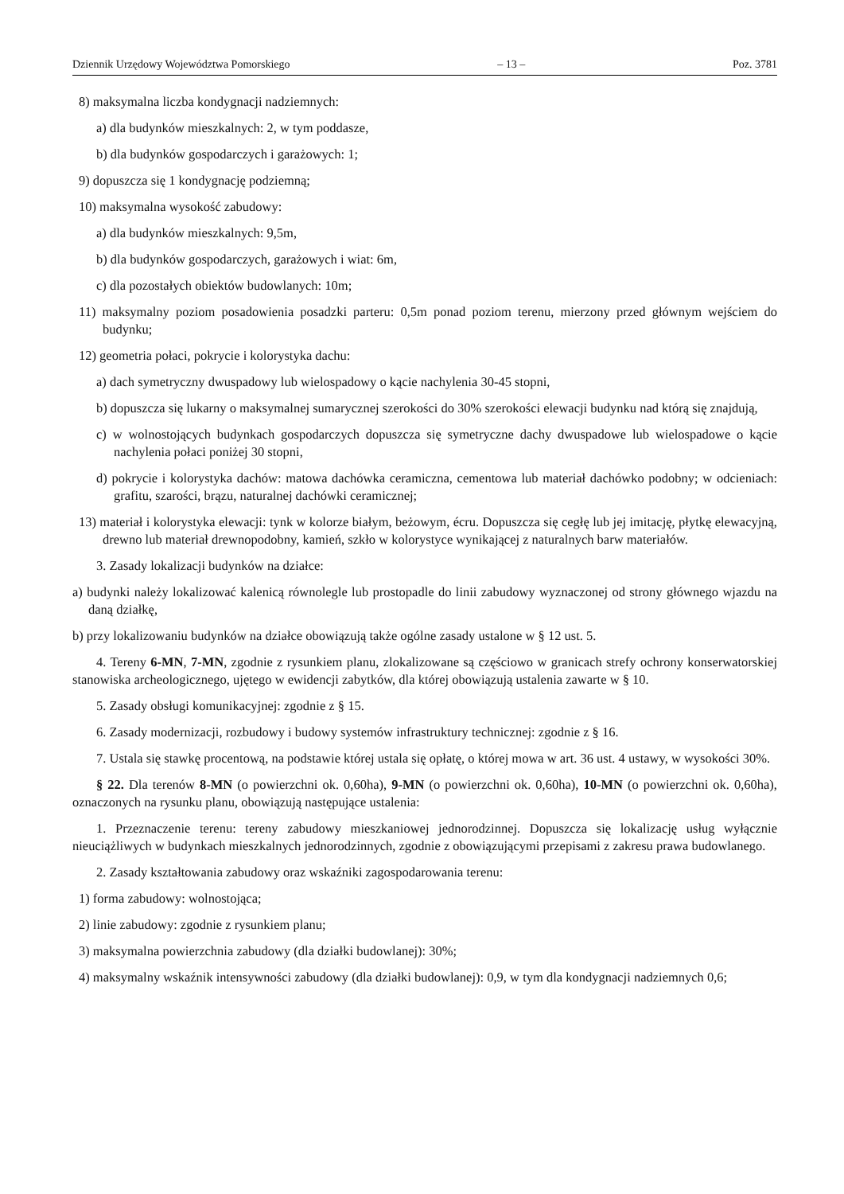Dziennik Urzędowy Województwa Pomorskiego – 13 – Poz. 3781
8) maksymalna liczba kondygnacji nadziemnych:
a) dla budynków mieszkalnych: 2, w tym poddasze,
b) dla budynków gospodarczych i garażowych: 1;
9) dopuszcza się 1 kondygnację podziemną;
10) maksymalna wysokość zabudowy:
a) dla budynków mieszkalnych: 9,5m,
b) dla budynków gospodarczych, garażowych i wiat: 6m,
c) dla pozostałych obiektów budowlanych: 10m;
11) maksymalny poziom posadowienia posadzki parteru: 0,5m ponad poziom terenu, mierzony przed głównym wejściem do budynku;
12) geometria połaci, pokrycie i kolorystyka dachu:
a) dach symetryczny dwuspadowy lub wielospadowy o kącie nachylenia 30-45 stopni,
b) dopuszcza się lukarny o maksymalnej sumarycznej szerokości do 30% szerokości elewacji budynku nad którą się znajdują,
c) w wolnostojących budynkach gospodarczych dopuszcza się symetryczne dachy dwuspadowe lub wielospadowe o kącie nachylenia połaci poniżej 30 stopni,
d) pokrycie i kolorystyka dachów: matowa dachówka ceramiczna, cementowa lub materiał dachówko podobny; w odcieniach: grafitu, szarości, brązu, naturalnej dachówki ceramicznej;
13) materiał i kolorystyka elewacji: tynk w kolorze białym, beżowym, écru. Dopuszcza się cegłę lub jej imitację, płytkę elewacyjną, drewno lub materiał drewnopodobny, kamień, szkło w kolorystyce wynikającej z naturalnych barw materiałów.
3. Zasady lokalizacji budynków na działce:
a) budynki należy lokalizować kalenicą równolegle lub prostopadle do linii zabudowy wyznaczonej od strony głównego wjazdu na daną działkę,
b) przy lokalizowaniu budynków na działce obowiązują także ogólne zasady ustalone w § 12 ust. 5.
4. Tereny 6-MN, 7-MN, zgodnie z rysunkiem planu, zlokalizowane są częściowo w granicach strefy ochrony konserwatorskiej stanowiska archeologicznego, ujętego w ewidencji zabytków, dla której obowiązują ustalenia zawarte w § 10.
5. Zasady obsługi komunikacyjnej: zgodnie z § 15.
6. Zasady modernizacji, rozbudowy i budowy systemów infrastruktury technicznej: zgodnie z § 16.
7. Ustala się stawkę procentową, na podstawie której ustala się opłatę, o której mowa w art. 36 ust. 4 ustawy, w wysokości 30%.
§ 22. Dla terenów 8-MN (o powierzchni ok. 0,60ha), 9-MN (o powierzchni ok. 0,60ha), 10-MN (o powierzchni ok. 0,60ha), oznaczonych na rysunku planu, obowiązują następujące ustalenia:
1. Przeznaczenie terenu: tereny zabudowy mieszkaniowej jednorodzinnej. Dopuszcza się lokalizację usług wyłącznie nieuciążliwych w budynkach mieszkalnych jednorodzinnych, zgodnie z obowiązującymi przepisami z zakresu prawa budowlanego.
2. Zasady kształtowania zabudowy oraz wskaźniki zagospodarowania terenu:
1) forma zabudowy: wolnostojąca;
2) linie zabudowy: zgodnie z rysunkiem planu;
3) maksymalna powierzchnia zabudowy (dla działki budowlanej): 30%;
4) maksymalny wskaźnik intensywności zabudowy (dla działki budowlanej): 0,9, w tym dla kondygnacji nadziemnych 0,6;